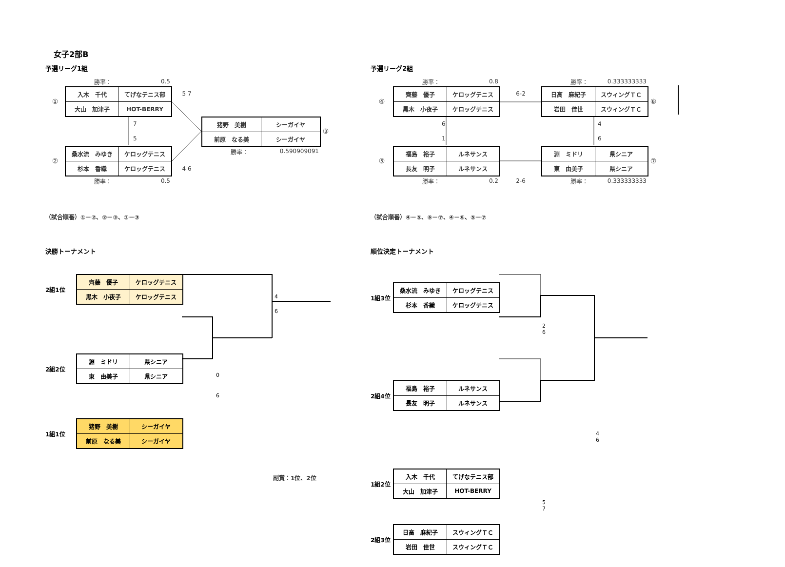女子2部B
予選リーグ1組
勝率： 0.5
①
| 入木 千代 | てげなテニス部 |
| 大山 加津子 | HOT-BERRY |
5 7
7
5
| 猪野 美樹 | シーガイヤ |
| 前原 なる美 | シーガイヤ |
③
②
| 桑水流 みゆき | ケロッグテニス |
| 杉本 香織 | ケロッグテニス |
4 6
勝率： 0.590909091
勝率： 0.5
（試合順番）①－②、②－③、①－③
決勝トーナメント
2組1位
| 齊藤 優子 | ケロッグテニス |
| 黒木 小夜子 | ケロッグテニス |
4
6
2組2位
| 淵 ミドリ | 県シニア |
| 東 由美子 | 県シニア |
0
6
1組1位
| 猪野 美樹 | シーガイヤ |
| 前原 なる美 | シーガイヤ |
副賞：1位、2位
予選リーグ2組
勝率： 0.8
勝率： 0.333333333
④
| 齊藤 優子 | ケロッグテニス |
| 黒木 小夜子 | ケロッグテニス |
6-2
| 日高 麻紀子 | スウィングＴＣ |
| 岩田 佳世 | スウィングＴＣ |
⑥
6
1
4
6
⑤
| 福島 裕子 | ルネサンス |
| 長友 明子 | ルネサンス |
| 淵 ミドリ | 県シニア |
| 東 由美子 | 県シニア |
⑦
勝率： 0.2
2-6
勝率： 0.333333333
（試合順番）④－⑤、⑥－⑦、④－⑥、⑤－⑦
順位決定トーナメント
1組3位
| 桑水流 みゆき | ケロッグテニス |
| 杉本 香織 | ケロッグテニス |
2
6
2組4位
| 福島 裕子 | ルネサンス |
| 長友 明子 | ルネサンス |
4
6
1組2位
| 入木 千代 | てげなテニス部 |
| 大山 加津子 | HOT-BERRY |
5
7
2組3位
| 日高 麻紀子 | スウィングＴＣ |
| 岩田 佳世 | スウィングＴＣ |